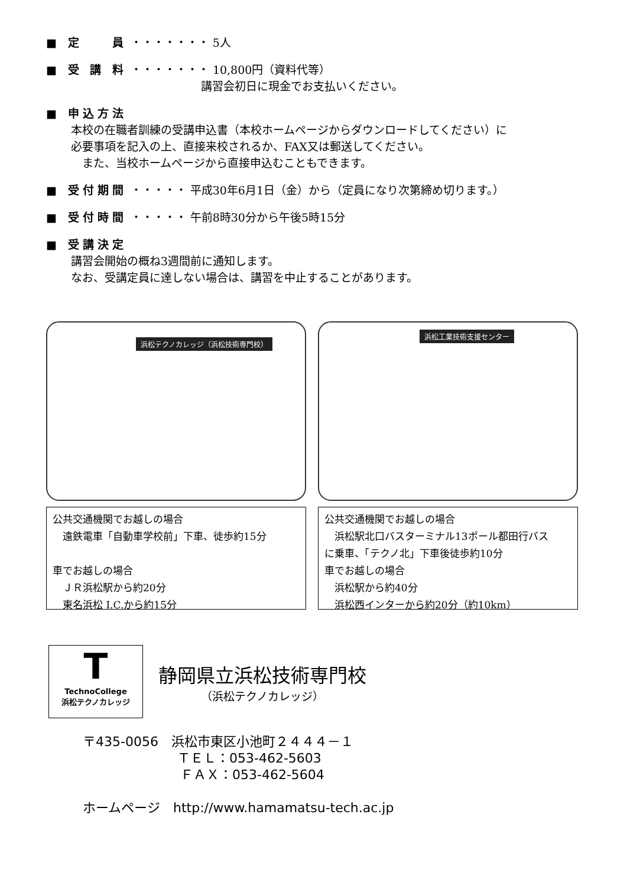■ 定　　員 ・・・・・・・ 5人
■ 受 講 料 ・・・・・・・ 10,800円（資料代等）
講習会初日に現金でお支払いください。
■ 申込方法
本校の在職者訓練の受講申込書（本校ホームページからダウンロードしてください）に
必要事項を記入の上、直接来校されるか、FAX又は郵送してください。
　また、当校ホームページから直接申込むこともできます。
■ 受付期間 ・・・・・ 平成30年6月1日（金）から（定員になり次第締め切ります。）
■ 受付時間 ・・・・・ 午前8時30分から午後5時15分
■ 受講決定
講習会開始の概ね3週間前に通知します。
なお、受講定員に達しない場合は、講習を中止することがあります。
浜松テクノカレッジ（浜松技術専門校）
公共交通機関でお越しの場合
　遠鉄電車「自動車学校前」下車、徒歩約15分
車でお越しの場合
　ＪＲ浜松駅から約20分
　東名浜松 I.C.から約15分
浜松工業技術支援センター
公共交通機関でお越しの場合
　浜松駅北口バスターミナル13ポール都田行バス
に乗車、「テクノ北」下車後徒歩約10分
車でお越しの場合
　浜松駅から約40分
　浜松西インターから約20分（約10km）
T
TechnoCollege
浜松テクノカレッジ
静岡県立浜松技術専門校
（浜松テクノカレッジ）
〒435-0056　浜松市東区小池町２４４４－１
ＴＥＬ：053-462-5603
ＦＡＸ：053-462-5604
ホームページ　http://www.hamamatsu-tech.ac.jp